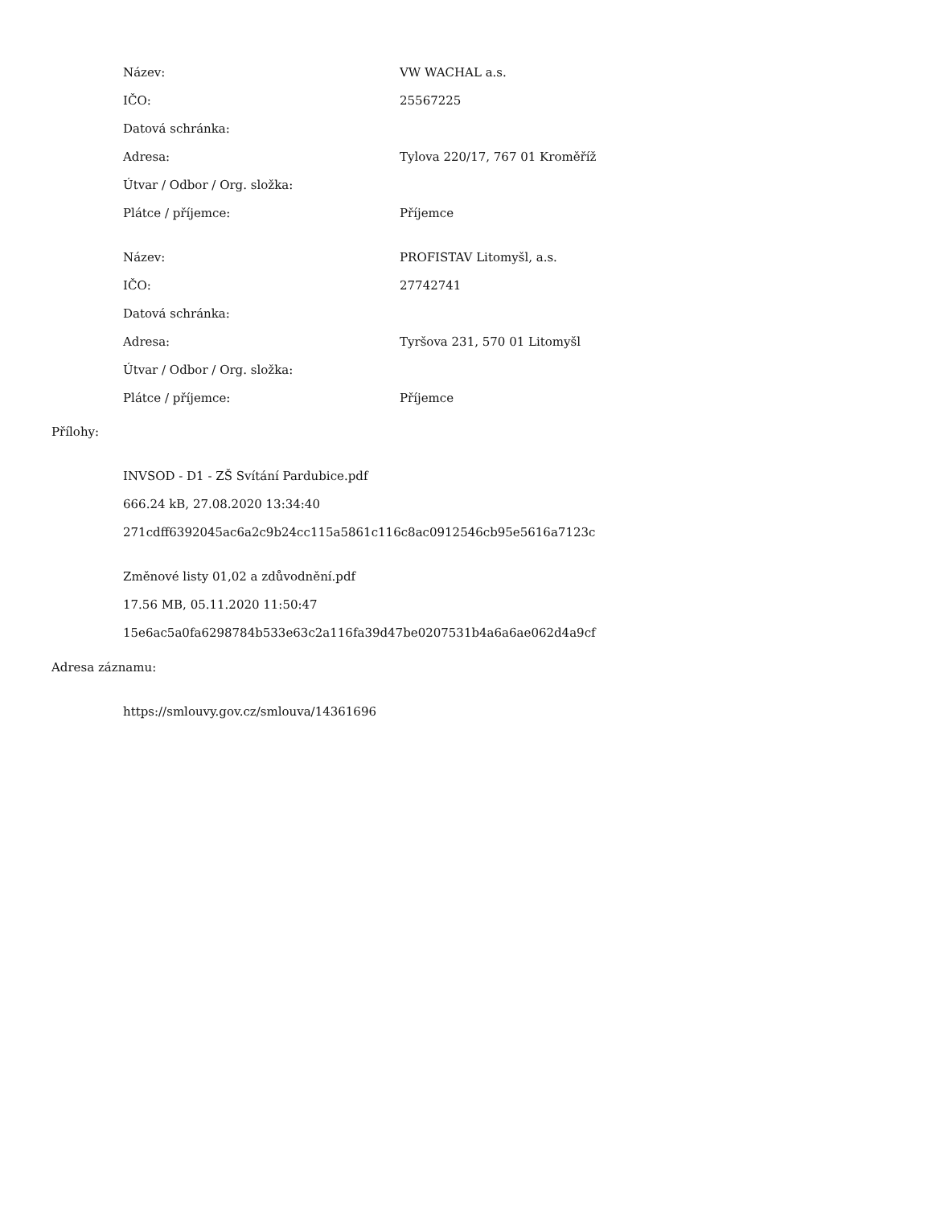| Název: | VW WACHAL a.s. |
| IČO: | 25567225 |
| Datová schránka: | |
| Adresa: | Tylova 220/17, 767 01 Kroměříž |
| Útvar / Odbor / Org. složka: | |
| Plátce / příjemce: | Příjemce |
| Název: | PROFISTAV Litomyšl, a.s. |
| IČO: | 27742741 |
| Datová schránka: | |
| Adresa: | Tyršova 231, 570 01 Litomyšl |
| Útvar / Odbor / Org. složka: | |
| Plátce / příjemce: | Příjemce |
Přílohy:
INVSOD - D1 - ZŠ Svítání Pardubice.pdf
666.24 kB, 27.08.2020 13:34:40
271cdff6392045ac6a2c9b24cc115a5861c116c8ac0912546cb95e5616a7123c
Změnové listy 01,02 a zdůvodnění.pdf
17.56 MB, 05.11.2020 11:50:47
15e6ac5a0fa6298784b533e63c2a116fa39d47be0207531b4a6a6ae062d4a9cf
Adresa záznamu:
https://smlouvy.gov.cz/smlouva/14361696